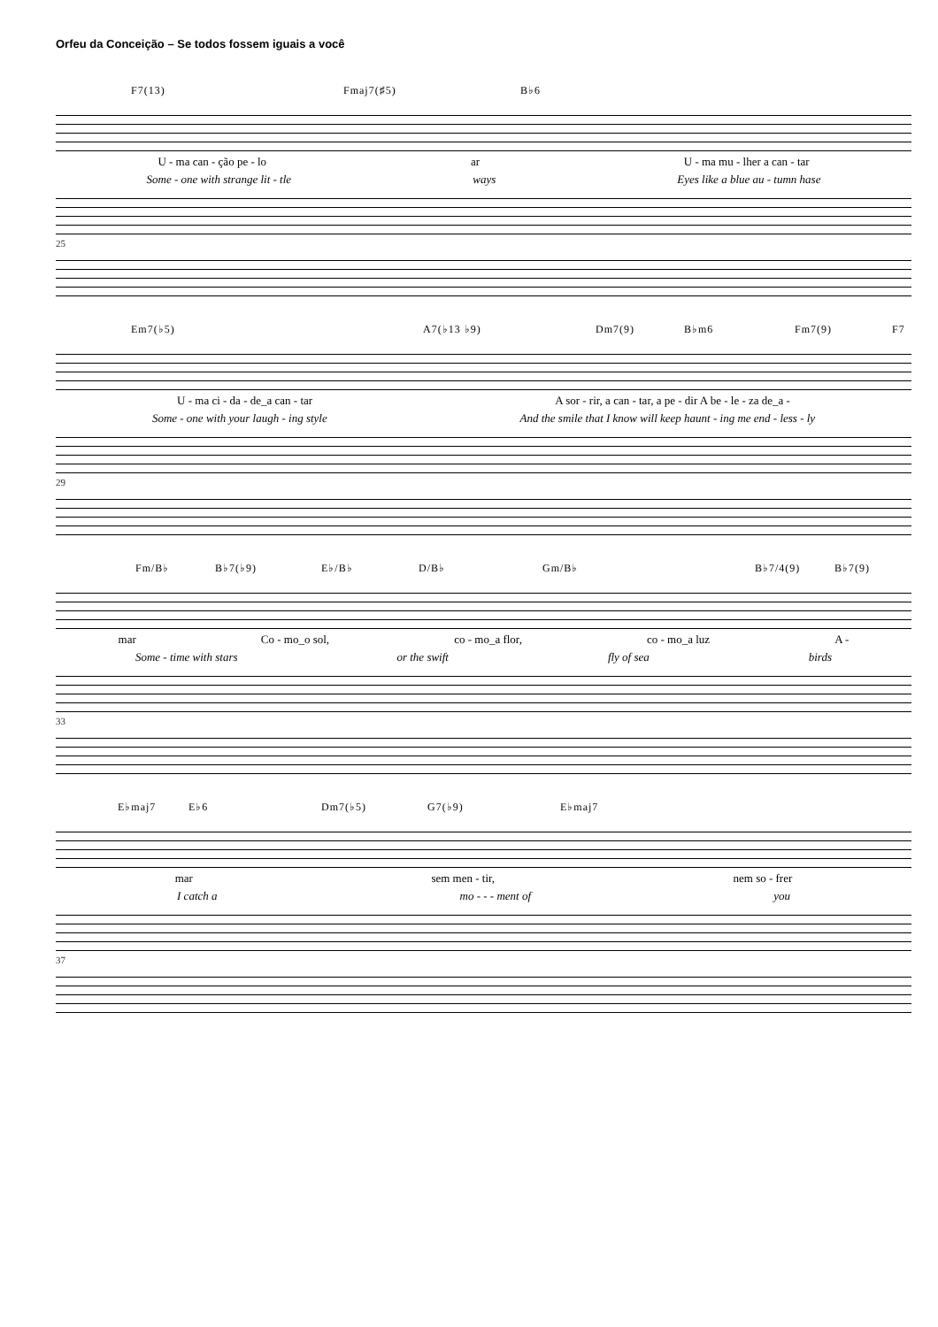Orfeu da Conceição – Se todos fossem iguais a você
F7(13) Fmaj7(♯5) B♭6
U - ma can - ção pe - lo ar U - ma mu - lher a can - tar
Some - one with strange lit - tle ways Eyes like a blue au - tumn hase
25
Em7(♭5) A7(♭13 ♭9) Dm7(9) B♭m6 Fm7(9) F7
U - ma ci - da - de_a can - tar A sor - rir, a can - tar, a pe - dir A be - le - za de_a -
Some - one with your laugh - ing style And the smile that I know will keep haunt - ing me end - less - ly
29
Fm/B♭ B♭7(♭9) E♭/B♭ D/B♭ Gm/B♭ B♭7/4(9) B♭7(9)
mar Co - mo_o sol, co - mo_a flor, co - mo_a luz A -
Some - time with stars or the swift fly of sea birds
33
E♭maj7 E♭6 Dm7(♭5) G7(♭9) E♭maj7
mar sem men - tir, nem so - frer
I catch a mo - - - ment of you
37